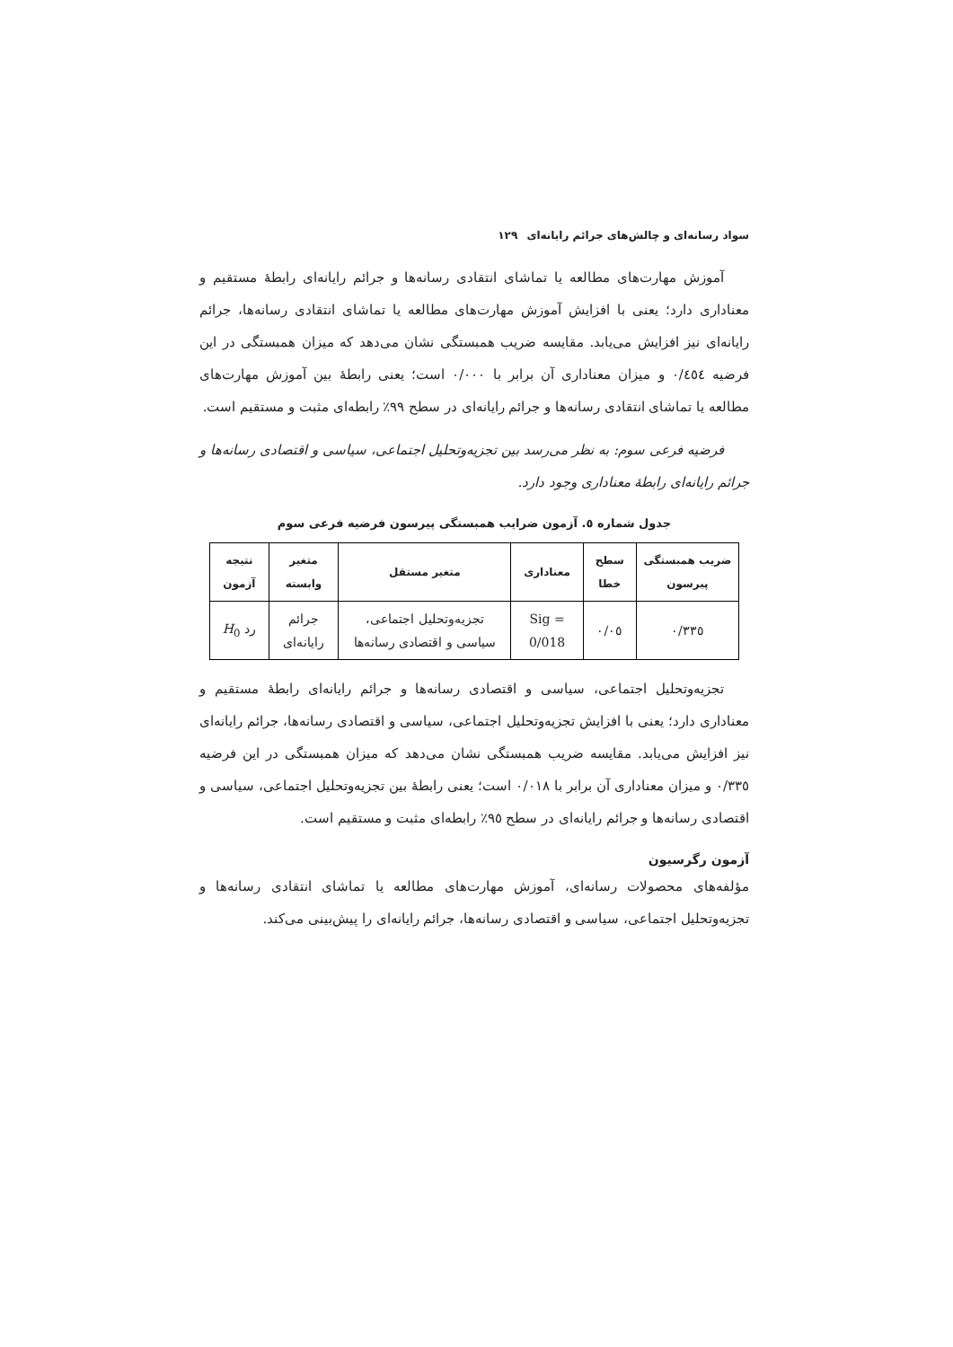سواد رسانه‌ای و چالش‌های جرائم رایانه‌ای ۱۲۹
آموزش مهارت‌های مطالعه یا تماشای انتقادی رسانه‌ها و جرائم رایانه‌ای رابطهٔ مستقیم و معناداری دارد؛ یعنی با افزایش آموزش مهارت‌های مطالعه یا تماشای انتقادی رسانه‌ها، جرائم رایانه‌ای نیز افزایش می‌یابد. مقایسه ضریب همبستگی نشان می‌دهد که میزان همبستگی در این فرضیه ۰/٤٥٤ و میزان معناداری آن برابر با ۰/۰۰۰ است؛ یعنی رابطهٔ بین آموزش مهارت‌های مطالعه یا تماشای انتقادی رسانه‌ها و جرائم رایانه‌ای در سطح ۹۹٪ رابطه‌ای مثبت و مستقیم است.
فرضیه فرعی سوم: به نظر می‌رسد بین تجزیه‌وتحلیل اجتماعی، سیاسی و اقتصادی رسانه‌ها و جرائم رایانه‌ای رابطهٔ معناداری وجود دارد.
جدول شماره ٥. آزمون ضرایب همبستگی پیرسون فرضیه فرعی سوم
| ضریب همبستگی پیرسون | سطح خطا | معناداری | متغیر مستقل | متغیر وابسته | نتیجه آزمون |
| --- | --- | --- | --- | --- | --- |
| ۰/۳۳٥ | ۰/۰٥ | Sig = 0/018 | تجزیه‌وتحلیل اجتماعی، سیاسی و اقتصادی رسانه‌ها | جرائم رایانه‌ای | رد H<sub>0</sub> |
تجزیه‌وتحلیل اجتماعی، سیاسی و اقتصادی رسانه‌ها و جرائم رایانه‌ای رابطهٔ مستقیم و معناداری دارد؛ یعنی با افزایش تجزیه‌وتحلیل اجتماعی، سیاسی و اقتصادی رسانه‌ها، جرائم رایانه‌ای نیز افزایش می‌یابد. مقایسه ضریب همبستگی نشان می‌دهد که میزان همبستگی در این فرضیه ۰/۳۳٥ و میزان معناداری آن برابر با ۰/۰۱۸ است؛ یعنی رابطهٔ بین تجزیه‌وتحلیل اجتماعی، سیاسی و اقتصادی رسانه‌ها و جرائم رایانه‌ای در سطح ۹٥٪ رابطه‌ای مثبت و مستقیم است.
آزمون رگرسیون
مؤلفه‌های محصولات رسانه‌ای، آموزش مهارت‌های مطالعه یا تماشای انتقادی رسانه‌ها و تجزیه‌وتحلیل اجتماعی، سیاسی و اقتصادی رسانه‌ها، جرائم رایانه‌ای را پیش‌بینی می‌کند.